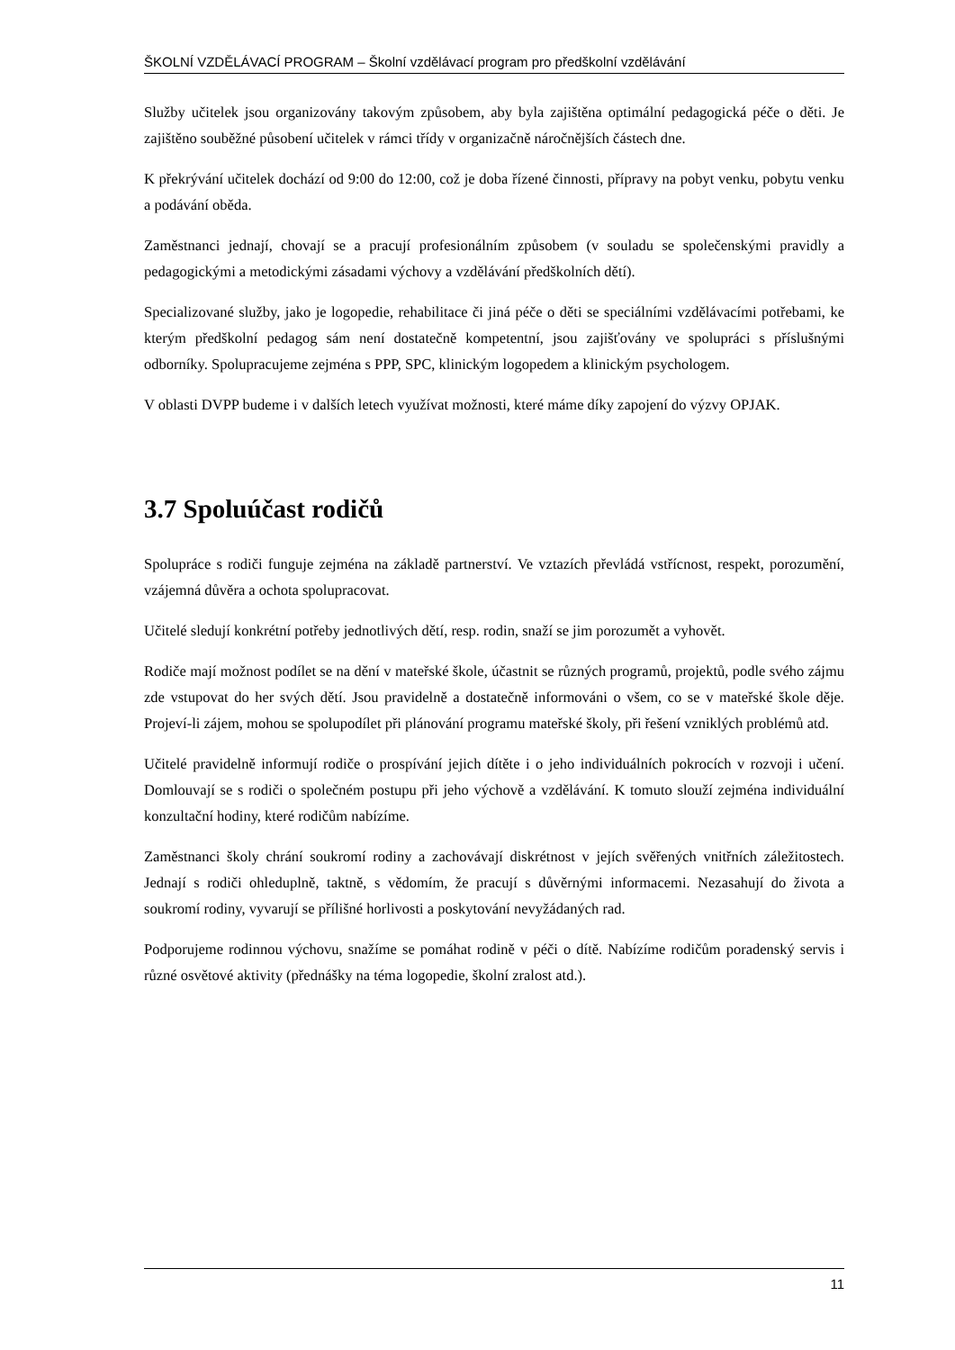ŠKOLNÍ VZDĚLÁVACÍ PROGRAM – Školní vzdělávací program pro předškolní vzdělávání
Služby učitelek jsou organizovány takovým způsobem, aby byla zajištěna optimální pedagogická péče o děti. Je zajištěno souběžné působení učitelek v rámci třídy v organizačně náročnějších částech dne.
K překrývání učitelek dochází od 9:00 do 12:00, což je doba řízené činnosti, přípravy na pobyt venku, pobytu venku a podávání oběda.
Zaměstnanci jednají, chovají se a pracují profesionálním způsobem (v souladu se společenskými pravidly a pedagogickými a metodickými zásadami výchovy a vzdělávání předškolních dětí).
Specializované služby, jako je logopedie, rehabilitace či jiná péče o děti se speciálními vzdělávacími potřebami, ke kterým předškolní pedagog sám není dostatečně kompetentní, jsou zajišťovány ve spolupráci s příslušnými odborníky. Spolupracujeme zejména s PPP, SPC, klinickým logopedem a klinickým psychologem.
V oblasti DVPP budeme i v dalších letech využívat možnosti, které máme díky zapojení do výzvy OPJAK.
3.7 Spoluúčast rodičů
Spolupráce s rodiči funguje zejména na základě partnerství. Ve vztazích převládá vstřícnost, respekt, porozumění, vzájemná důvěra a ochota spolupracovat.
Učitelé sledují konkrétní potřeby jednotlivých dětí, resp. rodin, snaží se jim porozumět a vyhovět.
Rodiče mají možnost podílet se na dění v mateřské škole, účastnit se různých programů, projektů, podle svého zájmu zde vstupovat do her svých dětí. Jsou pravidelně a dostatečně informováni o všem, co se v mateřské škole děje. Projeví-li zájem, mohou se spolupodílet při plánování programu mateřské školy, při řešení vzniklých problémů atd.
Učitelé pravidelně informují rodiče o prospívání jejich dítěte i o jeho individuálních pokrocích v rozvoji i učení. Domlouvají se s rodiči o společném postupu při jeho výchově a vzdělávání. K tomuto slouží zejména individuální konzultační hodiny, které rodičům nabízíme.
Zaměstnanci školy chrání soukromí rodiny a zachovávají diskrétnost v jejích svěřených vnitřních záležitostech. Jednají s rodiči ohleduplně, taktně, s vědomím, že pracují s důvěrnými informacemi. Nezasahují do života a soukromí rodiny, vyvarují se přílišné horlivosti a poskytování nevyžádaných rad.
Podporujeme rodinnou výchovu, snažíme se pomáhat rodině v péči o dítě. Nabízíme rodičům poradenský servis i různé osvětové aktivity (přednášky na téma logopedie, školní zralost atd.).
11